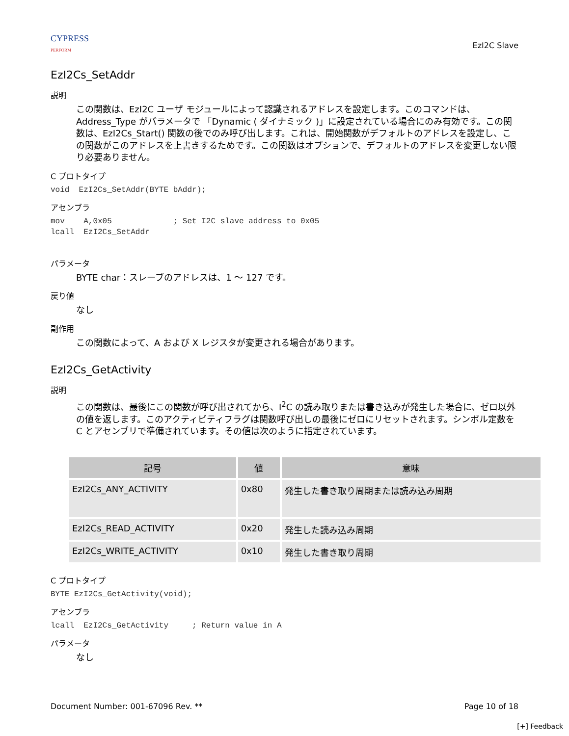CYPRESS
PERFORM
EzI2C Slave
EzI2Cs_SetAddr
説明
この関数は、EzI2C ユーザ モジュールによって認識されるアドレスを設定します。このコマンドは、Address_Type がパラメータで 「Dynamic ( ダイナミック )」に設定されている場合にのみ有効です。この関数は、EzI2Cs_Start() 関数の後でのみ呼び出します。これは、開始関数がデフォルトのアドレスを設定し、この関数がこのアドレスを上書きするためです。この関数はオプションで、デフォルトのアドレスを変更しない限り必要ありません。
C プロトタイプ
void  EzI2Cs_SetAddr(BYTE bAddr);
アセンブラ
mov    A,0x05             ; Set I2C slave address to 0x05
lcall  EzI2Cs_SetAddr
パラメータ
BYTE char：スレーブのアドレスは、1 ～ 127 です。
戻り値
なし
副作用
この関数によって、A および X レジスタが変更される場合があります。
EzI2Cs_GetActivity
説明
この関数は、最後にこの関数が呼び出されてから、I<sup>2</sup>C の読み取りまたは書き込みが発生した場合に、ゼロ以外の値を返します。このアクティビティフラグは関数呼び出しの最後にゼロにリセットされます。シンボル定数を C とアセンブリで準備されています。その値は次のように指定されています。
| 記号 | 値 | 意味 |
| --- | --- | --- |
| EzI2Cs_ANY_ACTIVITY | 0x80 | 発生した書き取り周期または読み込み周期 |
| EzI2Cs_READ_ACTIVITY | 0x20 | 発生した読み込み周期 |
| EzI2Cs_WRITE_ACTIVITY | 0x10 | 発生した書き取り周期 |
C プロトタイプ
BYTE EzI2Cs_GetActivity(void);
アセンブラ
lcall  EzI2Cs_GetActivity     ; Return value in A
パラメータ
なし
Document Number: 001-67096 Rev. ** Page 10 of 18
[+] Feedback